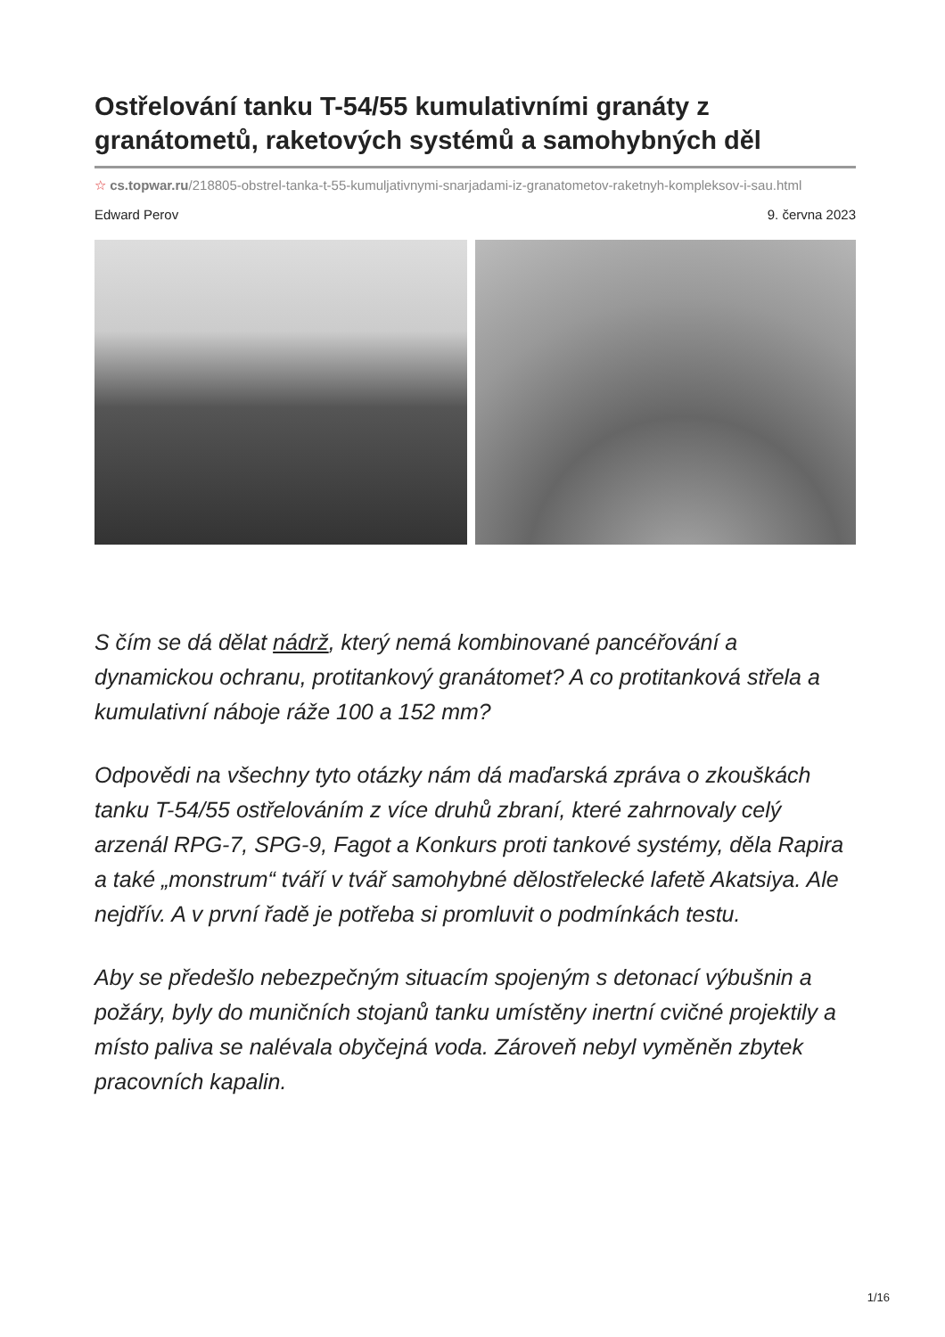Ostřelování tanku T-54/55 kumulativními granáty z granátometů, raketových systémů a samohybných děl
☆ cs.topwar.ru/218805-obstrel-tanka-t-55-kumuljativnymi-snarjadami-iz-granatometov-raketnyh-kompleksov-i-sau.html
Edward Perov 9. června 2023
S čím se dá dělat nádrž, který nemá kombinované pancéřování a dynamickou ochranu, protitankový granátomet? A co protitanková střela a kumulativní náboje ráže 100 a 152 mm?
Odpovědi na všechny tyto otázky nám dá maďarská zpráva o zkouškách tanku T-54/55 ostřelováním z více druhů zbraní, které zahrnovaly celý arzenál RPG-7, SPG-9, Fagot a Konkurs proti tankové systémy, děla Rapira a také „monstrum“ tváří v tvář samohybné dělostřelecké lafetě Akatsiya. Ale nejdřív. A v první řadě je potřeba si promluvit o podmínkách testu.
Aby se předešlo nebezpečným situacím spojeným s detonací výbušnin a požáry, byly do muničních stojanů tanku umístěny inertní cvičné projektily a místo paliva se nalévala obyčejná voda. Zároveň nebyl vyměněn zbytek pracovních kapalin.
1/16